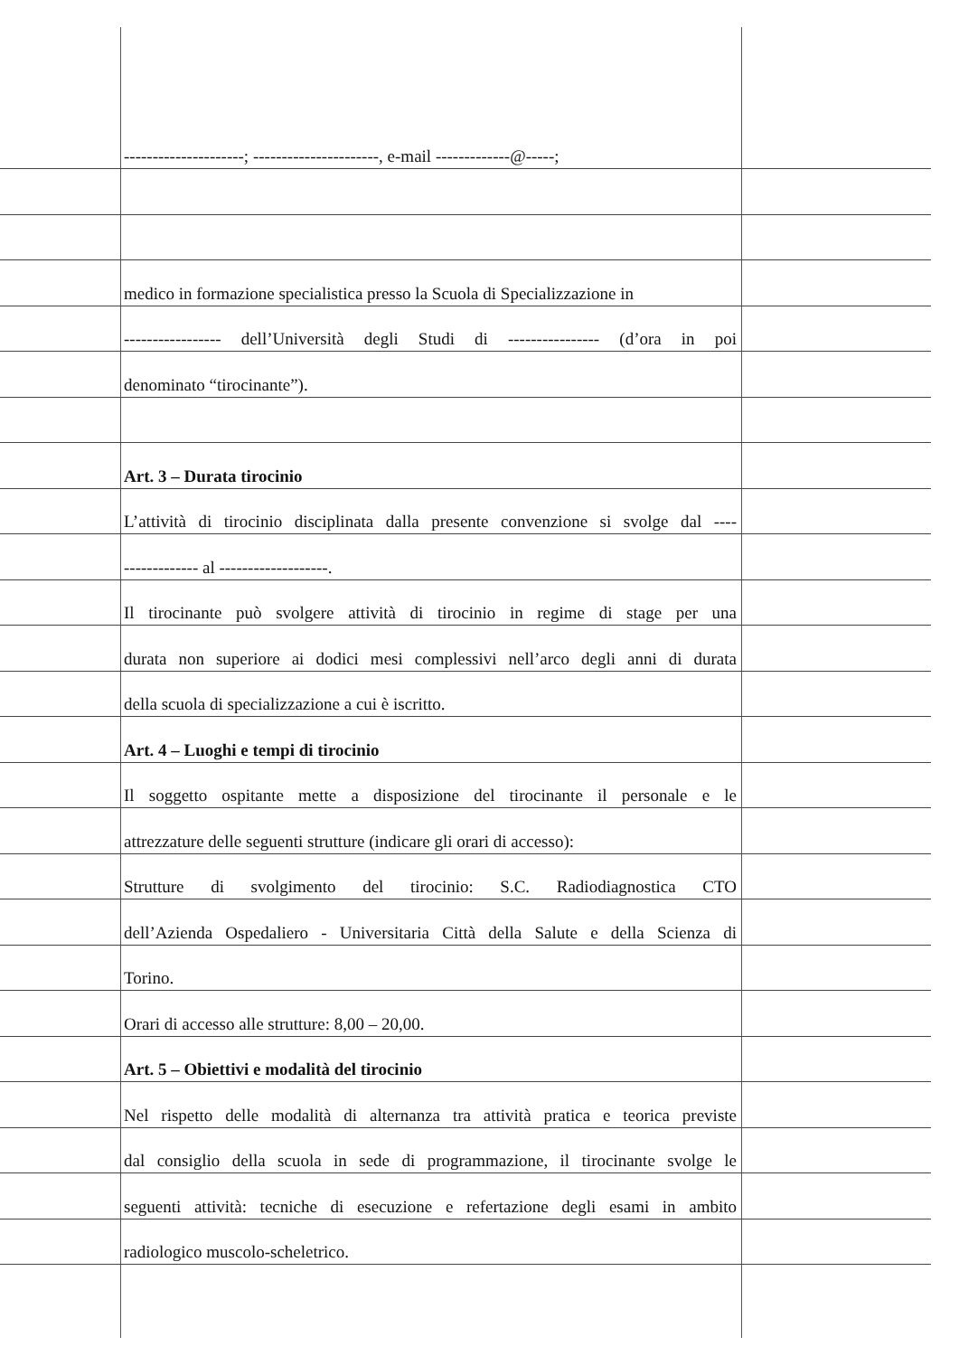---------------------; ----------------------, e-mail -------------@-----;
medico in formazione specialistica presso la Scuola di Specializzazione in
----------------- dell’Università degli Studi di ---------------- (d’ora in poi
denominato “tirocinante”).
Art. 3 – Durata tirocinio
L’attività di tirocinio disciplinata dalla presente convenzione si svolge dal ----
------------- al -------------------.
Il tirocinante può svolgere attività di tirocinio in regime di stage per una
durata non superiore ai dodici mesi complessivi nell’arco degli anni di durata
della scuola di specializzazione a cui è iscritto.
Art. 4 – Luoghi e tempi di tirocinio
Il soggetto ospitante mette a disposizione del tirocinante il personale e le
attrezzature delle seguenti strutture (indicare gli orari di accesso):
Strutture di svolgimento del tirocinio: S.C. Radiodiagnostica CTO
dell’Azienda Ospedaliero - Universitaria Città della Salute e della Scienza di
Torino.
Orari di accesso alle strutture: 8,00 – 20,00.
Art. 5 – Obiettivi e modalità del tirocinio
Nel rispetto delle modalità di alternanza tra attività pratica e teorica previste
dal consiglio della scuola in sede di programmazione, il tirocinante svolge le
seguenti attività: tecniche di esecuzione e refertazione degli esami in ambito
radiologico muscolo-scheletrico.